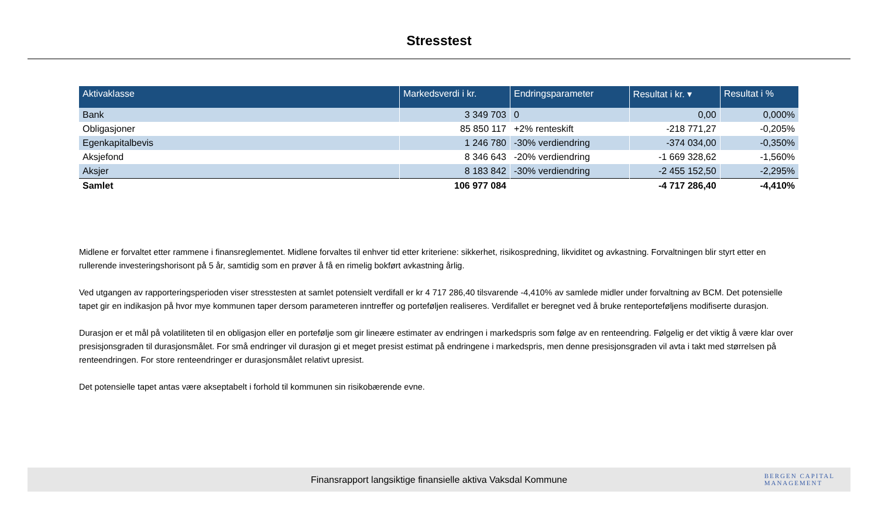Stresstest
| Aktivaklasse | Markedsverdi i kr. | Endringsparameter | Resultat i kr. ▾ | Resultat i % |
| --- | --- | --- | --- | --- |
| Bank | 3 349 703 | 0 | 0,00 | 0,000% |
| Obligasjoner | 85 850 117 | +2% renteskift | -218 771,27 | -0,205% |
| Egenkapitalbevis | 1 246 780 | -30% verdiendring | -374 034,00 | -0,350% |
| Aksjefond | 8 346 643 | -20% verdiendring | -1 669 328,62 | -1,560% |
| Aksjer | 8 183 842 | -30% verdiendring | -2 455 152,50 | -2,295% |
| Samlet | 106 977 084 | | -4 717 286,40 | -4,410% |
Midlene er forvaltet etter rammene i finansreglementet. Midlene forvaltes til enhver tid etter kriteriene: sikkerhet, risikospredning, likviditet og avkastning. Forvaltningen blir styrt etter en rullerende investeringshorisont på 5 år, samtidig som en prøver å få en rimelig bokført avkastning årlig.
Ved utgangen av rapporteringsperioden viser stresstesten at samlet potensielt verdifall er kr 4 717 286,40 tilsvarende -4,410% av samlede midler under forvaltning av BCM. Det potensielle tapet gir en indikasjon på hvor mye kommunen taper dersom parameteren inntreffer og porteføljen realiseres. Verdifallet er beregnet ved å bruke renteporteføljens modifiserte durasjon.
Durasjon er et mål på volatiliteten til en obligasjon eller en portefølje som gir lineære estimater av endringen i markedspris som følge av en renteendring. Følgelig er det viktig å være klar over presisjonsgraden til durasjonsmålet. For små endringer vil durasjon gi et meget presist estimat på endringene i markedspris, men denne presisjonsgraden vil avta i takt med størrelsen på renteendringen. For store renteendringer er durasjonsmålet relativt upresist.
Det potensielle tapet antas være akseptabelt i forhold til kommunen sin risikobærende evne.
Finansrapport langsiktige finansielle aktiva Vaksdal Kommune
BERGEN CAPITAL
MANAGEMENT